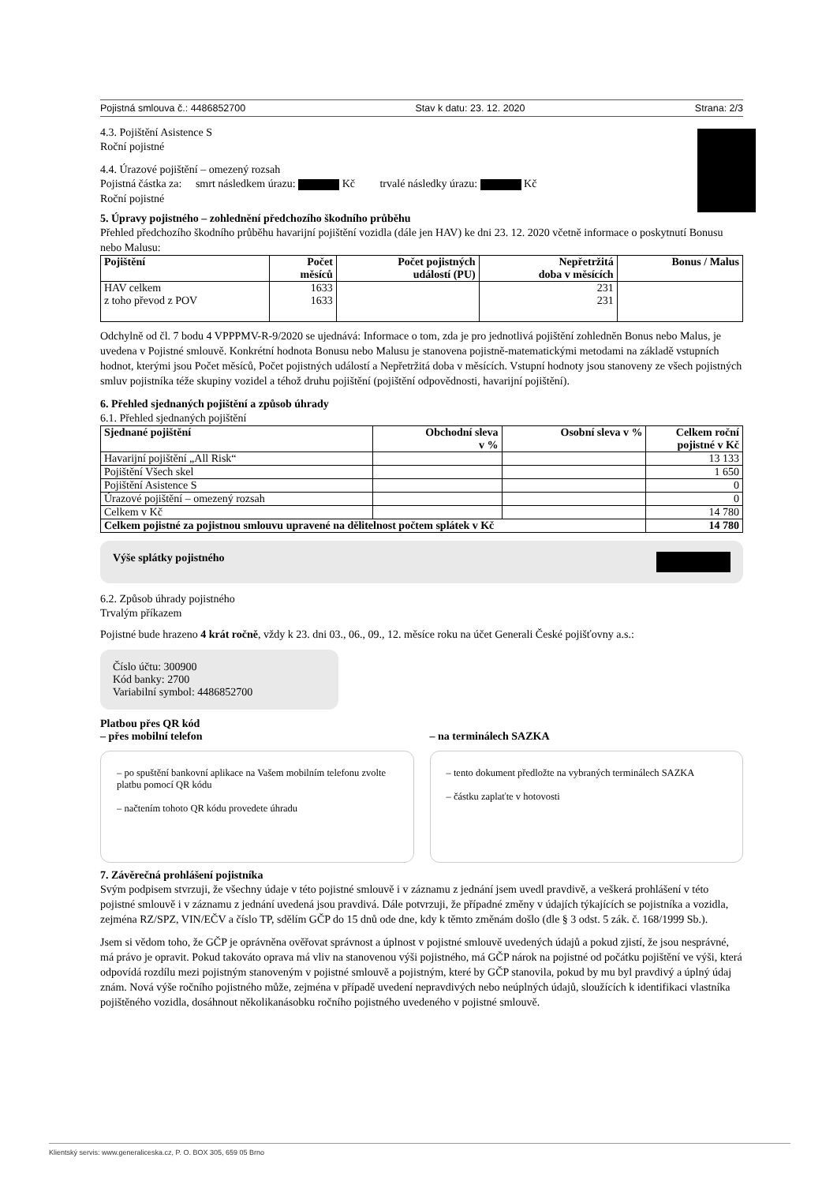Pojistná smlouva č.: 4486852700 Stav k datu: 23. 12. 2020 Strana: 2/3
4.3. Pojištění Asistence S
Roční pojistné
4.4. Úrazové pojištění – omezený rozsah
Pojistná částka za: smrt následkem úrazu: Kč trvalé následky úrazu: Kč
Roční pojistné
5. Úpravy pojistného – zohlednění předchozího škodního průběhu
Přehled předchozího škodního průběhu havarijní pojištění vozidla (dále jen HAV) ke dni 23. 12. 2020 včetně informace o poskytnutí Bonusu nebo Malusu:
| Pojištění | Počet měsíců | Počet pojistných událostí (PU) | Nepřetržitá doba v měsících | Bonus / Malus |
| --- | --- | --- | --- | --- |
| HAV celkem z toho převod z POV | 1633 1633 | | 231 231 | |
Odchylně od čl. 7 bodu 4 VPPPMV-R-9/2020 se ujednává: Informace o tom, zda je pro jednotlivá pojištění zohledněn Bonus nebo Malus, je uvedena v Pojistné smlouvě. Konkrétní hodnota Bonusu nebo Malusu je stanovena pojistně-matematickými metodami na základě vstupních hodnot, kterými jsou Počet měsíců, Počet pojistných událostí a Nepřetržitá doba v měsících. Vstupní hodnoty jsou stanoveny ze všech pojistných smluv pojistníka téže skupiny vozidel a téhož druhu pojištění (pojištění odpovědnosti, havarijní pojištění).
6. Přehled sjednaných pojištění a způsob úhrady
6.1. Přehled sjednaných pojištění
| Sjednané pojištění | Obchodní sleva v % | Osobní sleva v % | Celkem roční pojistné v Kč |
| --- | --- | --- | --- |
| Havarijní pojištění „All Risk“ | | | 13 133 |
| Pojištění Všech skel | | | 1 650 |
| Pojištění Asistence S | | | 0 |
| Úrazové pojištění – omezený rozsah | | | 0 |
| Celkem v Kč | | | 14 780 |
| Celkem pojistné za pojistnou smlouvu upravené na dělitelnost počtem splátek v Kč | | | 14 780 |
Výše splátky pojistného
6.2. Způsob úhrady pojistného
Trvalým příkazem
Pojistné bude hrazeno 4 krát ročně, vždy k 23. dni 03., 06., 09., 12. měsíce roku na účet Generali České pojišťovny a.s.:
Číslo účtu: 300900
Kód banky: 2700
Variabilní symbol: 4486852700
Platbou přes QR kód
– přes mobilní telefon
– po spuštění bankovní aplikace na Vašem mobilním telefonu zvolte platbu pomocí QR kódu
– načtením tohoto QR kódu provedete úhradu
– na terminálech SAZKA
– tento dokument předložte na vybraných terminálech SAZKA
– částku zaplaťte v hotovosti
7. Závěrečná prohlášení pojistníka
Svým podpisem stvrzuji, že všechny údaje v této pojistné smlouvě i v záznamu z jednání jsem uvedl pravdivě, a veškerá prohlášení v této pojistné smlouvě i v záznamu z jednání uvedená jsou pravdivá. Dále potvrzuji, že případné změny v údajích týkajících se pojistníka a vozidla, zejména RZ/SPZ, VIN/EČV a číslo TP, sdělím GČP do 15 dnů ode dne, kdy k těmto změnám došlo (dle § 3 odst. 5 zák. č. 168/1999 Sb.).
Jsem si vědom toho, že GČP je oprávněna ověřovat správnost a úplnost v pojistné smlouvě uvedených údajů a pokud zjistí, že jsou nesprávné, má právo je opravit. Pokud takováto oprava má vliv na stanovenou výši pojistného, má GČP nárok na pojistné od počátku pojištění ve výši, která odpovídá rozdílu mezi pojistným stanoveným v pojistné smlouvě a pojistným, které by GČP stanovila, pokud by mu byl pravdivý a úplný údaj znám. Nová výše ročního pojistného může, zejména v případě uvedení nepravdivých nebo neúplných údajů, sloužících k identifikaci vlastníka pojištěného vozidla, dosáhnout několikanásobku ročního pojistného uvedeného v pojistné smlouvě.
Klientský servis: www.generaliceska.cz, P. O. BOX 305, 659 05 Brno